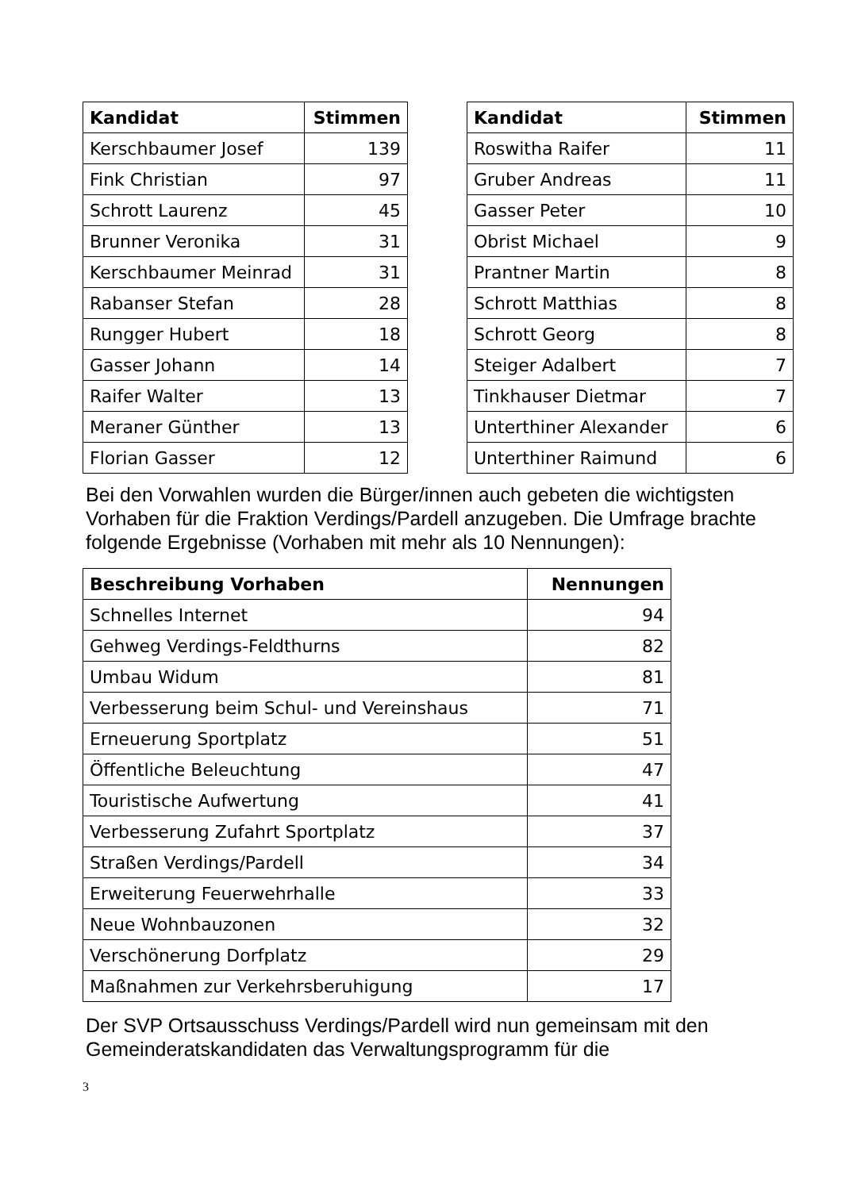| Kandidat | Stimmen |
| --- | --- |
| Kerschbaumer Josef | 139 |
| Fink Christian | 97 |
| Schrott Laurenz | 45 |
| Brunner Veronika | 31 |
| Kerschbaumer Meinrad | 31 |
| Rabanser Stefan | 28 |
| Rungger Hubert | 18 |
| Gasser Johann | 14 |
| Raifer Walter | 13 |
| Meraner Günther | 13 |
| Florian Gasser | 12 |
| Kandidat | Stimmen |
| --- | --- |
| Roswitha Raifer | 11 |
| Gruber Andreas | 11 |
| Gasser Peter | 10 |
| Obrist Michael | 9 |
| Prantner Martin | 8 |
| Schrott Matthias | 8 |
| Schrott Georg | 8 |
| Steiger Adalbert | 7 |
| Tinkhauser Dietmar | 7 |
| Unterthiner Alexander | 6 |
| Unterthiner Raimund | 6 |
Bei den Vorwahlen wurden die Bürger/innen auch gebeten die wichtigsten Vorhaben für die Fraktion Verdings/Pardell anzugeben. Die Umfrage brachte folgende Ergebnisse (Vorhaben mit mehr als 10 Nennungen):
| Beschreibung Vorhaben | Nennungen |
| --- | --- |
| Schnelles Internet | 94 |
| Gehweg Verdings-Feldthurns | 82 |
| Umbau Widum | 81 |
| Verbesserung beim Schul- und Vereinshaus | 71 |
| Erneuerung Sportplatz | 51 |
| Öffentliche Beleuchtung | 47 |
| Touristische Aufwertung | 41 |
| Verbesserung Zufahrt Sportplatz | 37 |
| Straßen Verdings/Pardell | 34 |
| Erweiterung Feuerwehrhalle | 33 |
| Neue Wohnbauzonen | 32 |
| Verschönerung Dorfplatz | 29 |
| Maßnahmen zur Verkehrsberuhigung | 17 |
Der SVP Ortsausschuss Verdings/Pardell wird nun gemeinsam mit den Gemeinderatskandidaten das Verwaltungsprogramm für die
3